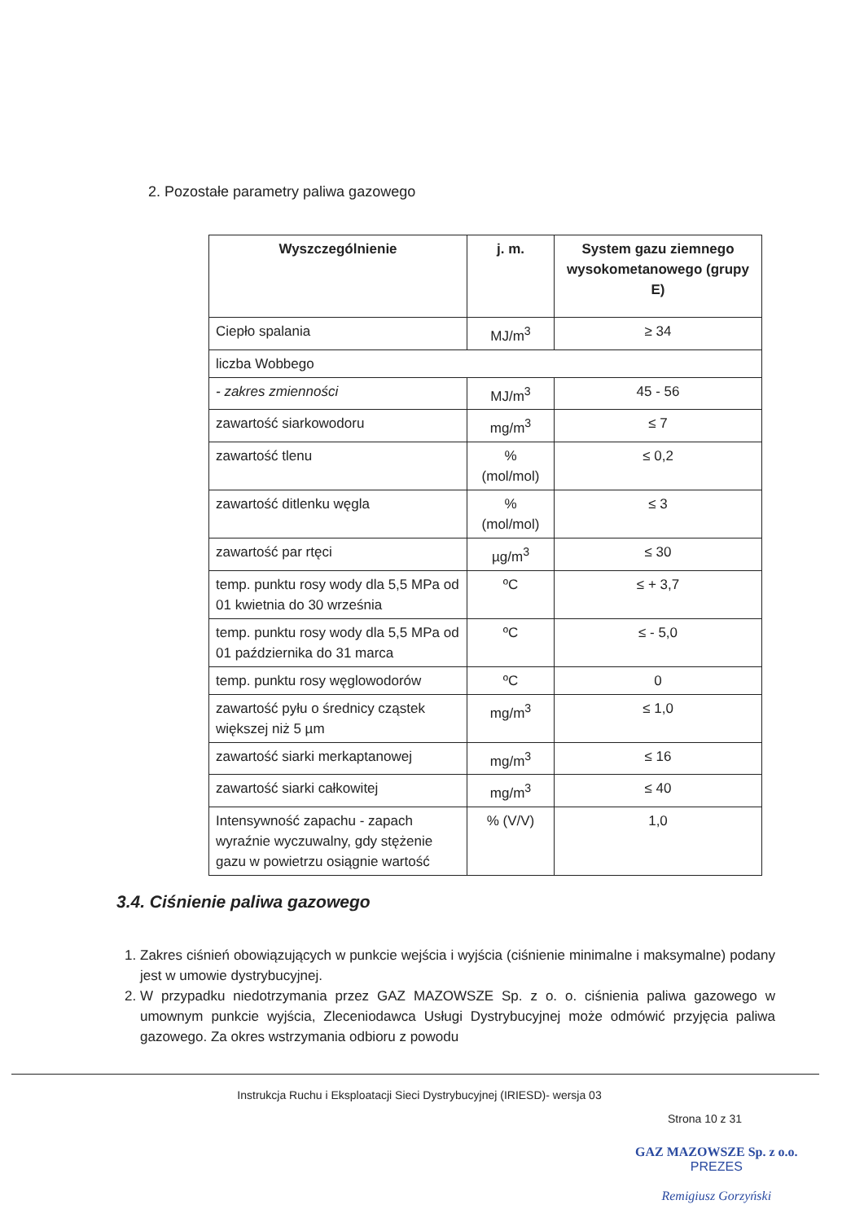2. Pozostałe parametry paliwa gazowego
| Wyszczególnienie | j. m. | System gazu ziemnego wysokometanowego (grupy E) |
| --- | --- | --- |
| Ciepło spalania | MJ/m<sup>3</sup> | ≥ 34 |
| liczba Wobbego | | |
| - zakres zmienności | MJ/m<sup>3</sup> | 45 - 56 |
| zawartość siarkowodoru | mg/m<sup>3</sup> | ≤ 7 |
| zawartość tlenu | % (mol/mol) | ≤ 0,2 |
| zawartość ditlenku węgla | % (mol/mol) | ≤ 3 |
| zawartość par rtęci | µg/m<sup>3</sup> | ≤ 30 |
| temp. punktu rosy wody dla 5,5 MPa od 01 kwietnia do 30 września | ºC | ≤ + 3,7 |
| temp. punktu rosy wody dla 5,5 MPa od 01 października do 31 marca | ºC | ≤ - 5,0 |
| temp. punktu rosy węglowodorów | ºC | 0 |
| zawartość pyłu o średnicy cząstek większej niż 5 µm | mg/m<sup>3</sup> | ≤ 1,0 |
| zawartość siarki merkaptanowej | mg/m<sup>3</sup> | ≤ 16 |
| zawartość siarki całkowitej | mg/m<sup>3</sup> | ≤ 40 |
| Intensywność zapachu - zapach wyraźnie wyczuwalny, gdy stężenie gazu w powietrzu osiągnie wartość | % (V/V) | 1,0 |
3.4. Ciśnienie paliwa gazowego
1. Zakres ciśnień obowiązujących w punkcie wejścia i wyjścia (ciśnienie minimalne i maksymalne) podany jest w umowie dystrybucyjnej.
2. W przypadku niedotrzymania przez GAZ MAZOWSZE Sp. z o. o. ciśnienia paliwa gazowego w umownym punkcie wyjścia, Zleceniodawca Usługi Dystrybucyjnej może odmówić przyjęcia paliwa gazowego. Za okres wstrzymania odbioru z powodu
Instrukcja Ruchu i Eksploatacji Sieci Dystrybucyjnej (IRIESD)- wersja 03
Strona 10 z 31
GAZ MAZOWSZE Sp. z o.o.
PREZES
Remigiusz Gorzyński